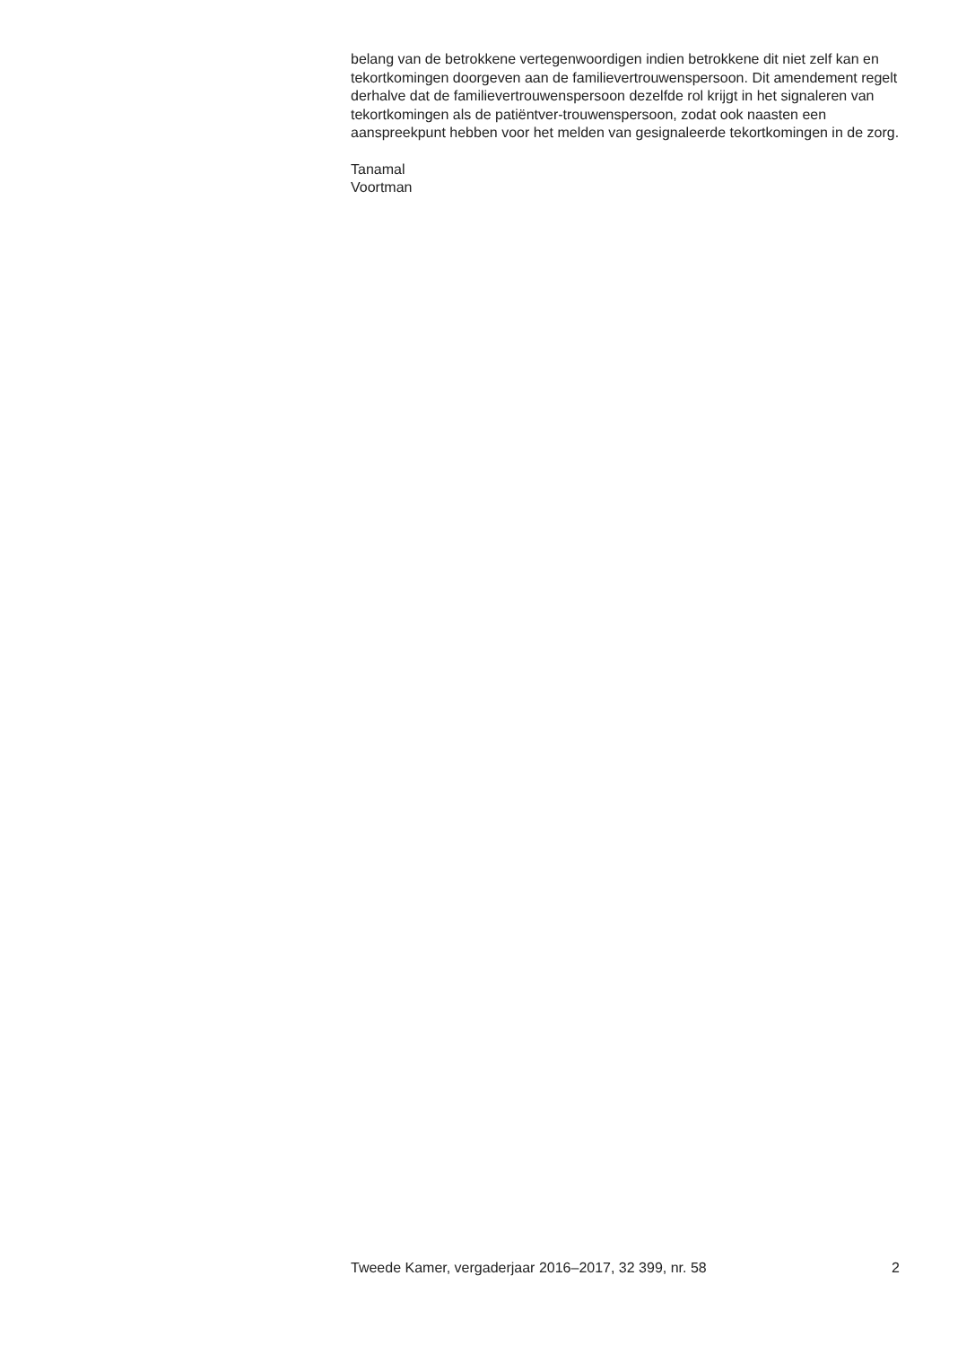belang van de betrokkene vertegenwoordigen indien betrokkene dit niet zelf kan en tekortkomingen doorgeven aan de familievertrouwenspersoon. Dit amendement regelt derhalve dat de familievertrouwenspersoon dezelfde rol krijgt in het signaleren van tekortkomingen als de patiëntver-trouwenspersoon, zodat ook naasten een aanspreekpunt hebben voor het melden van gesignaleerde tekortkomingen in de zorg.
Tanamal
Voortman
Tweede Kamer, vergaderjaar 2016–2017, 32 399, nr. 58 2